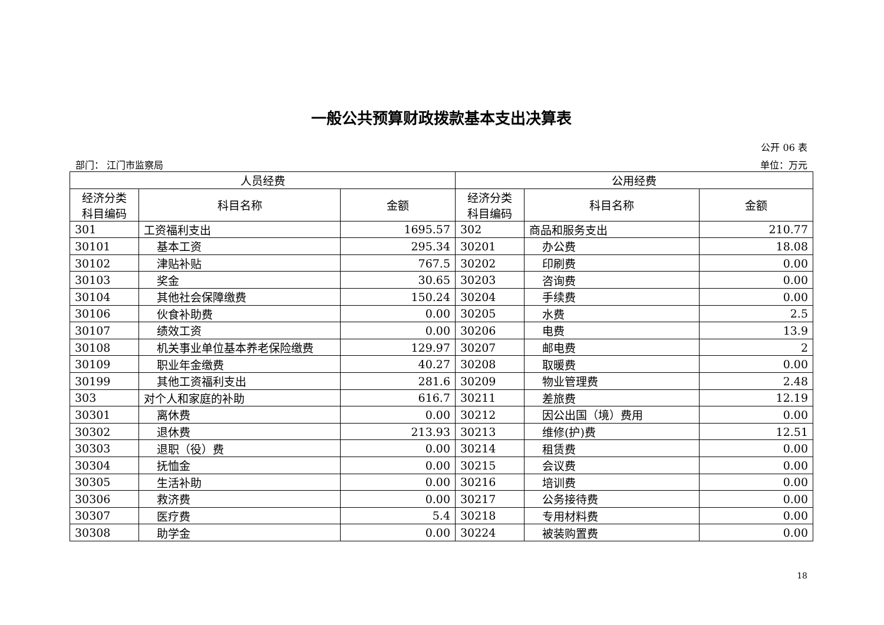一般公共预算财政拨款基本支出决算表
公开 06 表
部门： 江门市监察局 单位：万元
| 人员经费 | | | 公用经费 | | |
| --- | --- | --- | --- | --- | --- |
| 经济分类 科目编码 | 科目名称 | 金额 | 经济分类 科目编码 | 科目名称 | 金额 |
| 301 | 工资福利支出 | 1695.57 | 302 | 商品和服务支出 | 210.77 |
| 30101 | 基本工资 | 295.34 | 30201 | 办公费 | 18.08 |
| 30102 | 津贴补贴 | 767.5 | 30202 | 印刷费 | 0.00 |
| 30103 | 奖金 | 30.65 | 30203 | 咨询费 | 0.00 |
| 30104 | 其他社会保障缴费 | 150.24 | 30204 | 手续费 | 0.00 |
| 30106 | 伙食补助费 | 0.00 | 30205 | 水费 | 2.5 |
| 30107 | 绩效工资 | 0.00 | 30206 | 电费 | 13.9 |
| 30108 | 机关事业单位基本养老保险缴费 | 129.97 | 30207 | 邮电费 | 2 |
| 30109 | 职业年金缴费 | 40.27 | 30208 | 取暖费 | 0.00 |
| 30199 | 其他工资福利支出 | 281.6 | 30209 | 物业管理费 | 2.48 |
| 303 | 对个人和家庭的补助 | 616.7 | 30211 | 差旅费 | 12.19 |
| 30301 | 离休费 | 0.00 | 30212 | 因公出国（境）费用 | 0.00 |
| 30302 | 退休费 | 213.93 | 30213 | 维修(护)费 | 12.51 |
| 30303 | 退职（役）费 | 0.00 | 30214 | 租赁费 | 0.00 |
| 30304 | 抚恤金 | 0.00 | 30215 | 会议费 | 0.00 |
| 30305 | 生活补助 | 0.00 | 30216 | 培训费 | 0.00 |
| 30306 | 救济费 | 0.00 | 30217 | 公务接待费 | 0.00 |
| 30307 | 医疗费 | 5.4 | 30218 | 专用材料费 | 0.00 |
| 30308 | 助学金 | 0.00 | 30224 | 被装购置费 | 0.00 |
18